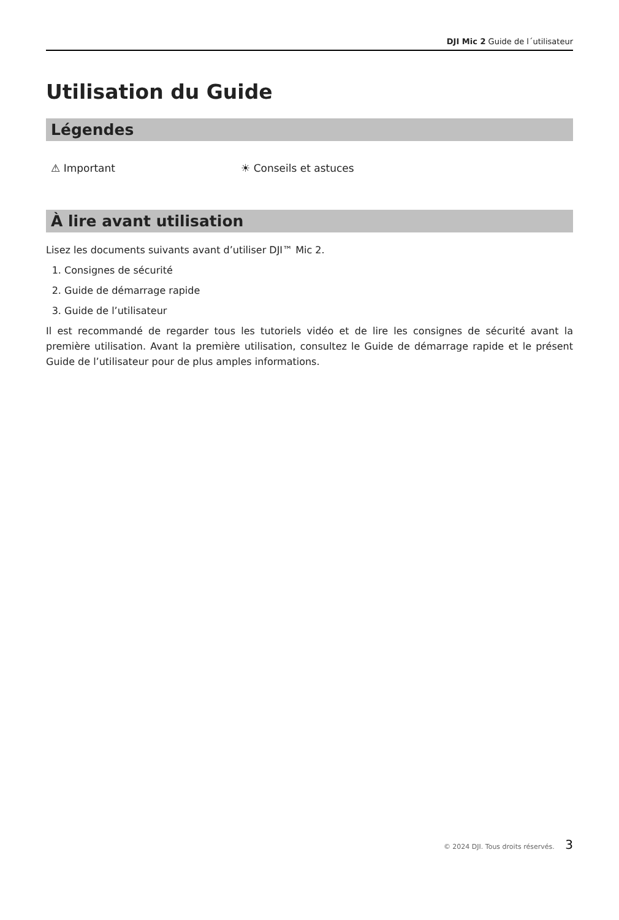DJI Mic 2 Guide de l´utilisateur
Utilisation du Guide
Légendes
⚠ Important ☀ Conseils et astuces
À lire avant utilisation
Lisez les documents suivants avant d’utiliser DJI™ Mic 2.
1. Consignes de sécurité
2. Guide de démarrage rapide
3. Guide de l’utilisateur
Il est recommandé de regarder tous les tutoriels vidéo et de lire les consignes de sécurité avant la première utilisation. Avant la première utilisation, consultez le Guide de démarrage rapide et le présent Guide de l’utilisateur pour de plus amples informations.
© 2024 DJI. Tous droits réservés. 3